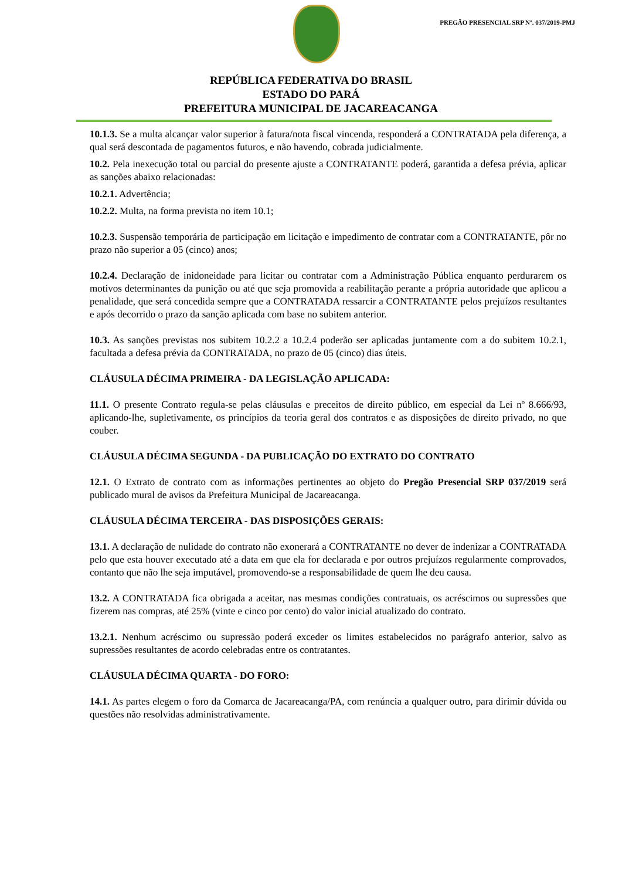PREGÃO PRESENCIAL SRP Nº. 037/2019-PMJ
REPÚBLICA FEDERATIVA DO BRASIL
ESTADO DO PARÁ
PREFEITURA MUNICIPAL DE JACAREACANGA
10.1.3. Se a multa alcançar valor superior à fatura/nota fiscal vincenda, responderá a CONTRATADA pela diferença, a qual será descontada de pagamentos futuros, e não havendo, cobrada judicialmente.
10.2. Pela inexecução total ou parcial do presente ajuste a CONTRATANTE poderá, garantida a defesa prévia, aplicar as sanções abaixo relacionadas:
10.2.1. Advertência;
10.2.2. Multa, na forma prevista no item 10.1;
10.2.3. Suspensão temporária de participação em licitação e impedimento de contratar com a CONTRATANTE, pôr no prazo não superior a 05 (cinco) anos;
10.2.4. Declaração de inidoneidade para licitar ou contratar com a Administração Pública enquanto perdurarem os motivos determinantes da punição ou até que seja promovida a reabilitação perante a própria autoridade que aplicou a penalidade, que será concedida sempre que a CONTRATADA ressarcir a CONTRATANTE pelos prejuízos resultantes e após decorrido o prazo da sanção aplicada com base no subitem anterior.
10.3. As sanções previstas nos subitem 10.2.2 a 10.2.4 poderão ser aplicadas juntamente com a do subitem 10.2.1, facultada a defesa prévia da CONTRATADA, no prazo de 05 (cinco) dias úteis.
CLÁUSULA DÉCIMA PRIMEIRA - DA LEGISLAÇÃO APLICADA:
11.1. O presente Contrato regula-se pelas cláusulas e preceitos de direito público, em especial da Lei nº 8.666/93, aplicando-lhe, supletivamente, os princípios da teoria geral dos contratos e as disposições de direito privado, no que couber.
CLÁUSULA DÉCIMA SEGUNDA - DA PUBLICAÇÃO DO EXTRATO DO CONTRATO
12.1. O Extrato de contrato com as informações pertinentes ao objeto do Pregão Presencial SRP 037/2019 será publicado mural de avisos da Prefeitura Municipal de Jacareacanga.
CLÁUSULA DÉCIMA TERCEIRA - DAS DISPOSIÇÕES GERAIS:
13.1. A declaração de nulidade do contrato não exonerará a CONTRATANTE no dever de indenizar a CONTRATADA pelo que esta houver executado até a data em que ela for declarada e por outros prejuízos regularmente comprovados, contanto que não lhe seja imputável, promovendo-se a responsabilidade de quem lhe deu causa.
13.2. A CONTRATADA fica obrigada a aceitar, nas mesmas condições contratuais, os acréscimos ou supressões que fizerem nas compras, até 25% (vinte e cinco por cento) do valor inicial atualizado do contrato.
13.2.1. Nenhum acréscimo ou supressão poderá exceder os limites estabelecidos no parágrafo anterior, salvo as supressões resultantes de acordo celebradas entre os contratantes.
CLÁUSULA DÉCIMA QUARTA - DO FORO:
14.1. As partes elegem o foro da Comarca de Jacareacanga/PA, com renúncia a qualquer outro, para dirimir dúvida ou questões não resolvidas administrativamente.